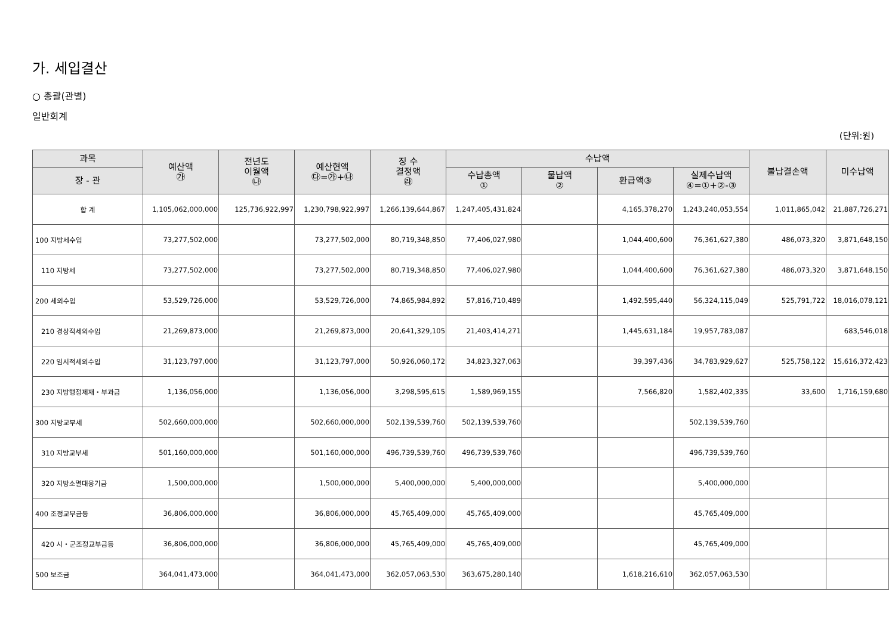가. 세입결산
○ 총괄(관별)
일반회계
(단위:원)
| 과목 | 예산액 ㉮ | 전년도 이월액 ㉯ | 예산현액 ㉰=㉮+㉯ | 징 수 결정액 ㉱ | 수납액 | | | | 불납결손액 | 미수납액 |
| --- | --- | --- | --- | --- | --- | --- | --- | --- | --- | --- |
| 장 - 관 | | | | | 수납총액 ① | 물납액 ② | 환급액③ | 실제수납액 ④=①+②-③ | | |
| 합 계 | 1,105,062,000,000 | 125,736,922,997 | 1,230,798,922,997 | 1,266,139,644,867 | 1,247,405,431,824 | | 4,165,378,270 | 1,243,240,053,554 | 1,011,865,042 | 21,887,726,271 |
| 100 지방세수입 | 73,277,502,000 | | 73,277,502,000 | 80,719,348,850 | 77,406,027,980 | | 1,044,400,600 | 76,361,627,380 | 486,073,320 | 3,871,648,150 |
| 110 지방세 | 73,277,502,000 | | 73,277,502,000 | 80,719,348,850 | 77,406,027,980 | | 1,044,400,600 | 76,361,627,380 | 486,073,320 | 3,871,648,150 |
| 200 세외수입 | 53,529,726,000 | | 53,529,726,000 | 74,865,984,892 | 57,816,710,489 | | 1,492,595,440 | 56,324,115,049 | 525,791,722 | 18,016,078,121 |
| 210 경상적세외수입 | 21,269,873,000 | | 21,269,873,000 | 20,641,329,105 | 21,403,414,271 | | 1,445,631,184 | 19,957,783,087 | | 683,546,018 |
| 220 임시적세외수입 | 31,123,797,000 | | 31,123,797,000 | 50,926,060,172 | 34,823,327,063 | | 39,397,436 | 34,783,929,627 | 525,758,122 | 15,616,372,423 |
| 230 지방행정제재・부과금 | 1,136,056,000 | | 1,136,056,000 | 3,298,595,615 | 1,589,969,155 | | 7,566,820 | 1,582,402,335 | 33,600 | 1,716,159,680 |
| 300 지방교부세 | 502,660,000,000 | | 502,660,000,000 | 502,139,539,760 | 502,139,539,760 | | | 502,139,539,760 | | |
| 310 지방교부세 | 501,160,000,000 | | 501,160,000,000 | 496,739,539,760 | 496,739,539,760 | | | 496,739,539,760 | | |
| 320 지방소멸대응기금 | 1,500,000,000 | | 1,500,000,000 | 5,400,000,000 | 5,400,000,000 | | | 5,400,000,000 | | |
| 400 조정교부금등 | 36,806,000,000 | | 36,806,000,000 | 45,765,409,000 | 45,765,409,000 | | | 45,765,409,000 | | |
| 420 시・군조정교부금등 | 36,806,000,000 | | 36,806,000,000 | 45,765,409,000 | 45,765,409,000 | | | 45,765,409,000 | | |
| 500 보조금 | 364,041,473,000 | | 364,041,473,000 | 362,057,063,530 | 363,675,280,140 | | 1,618,216,610 | 362,057,063,530 | | |